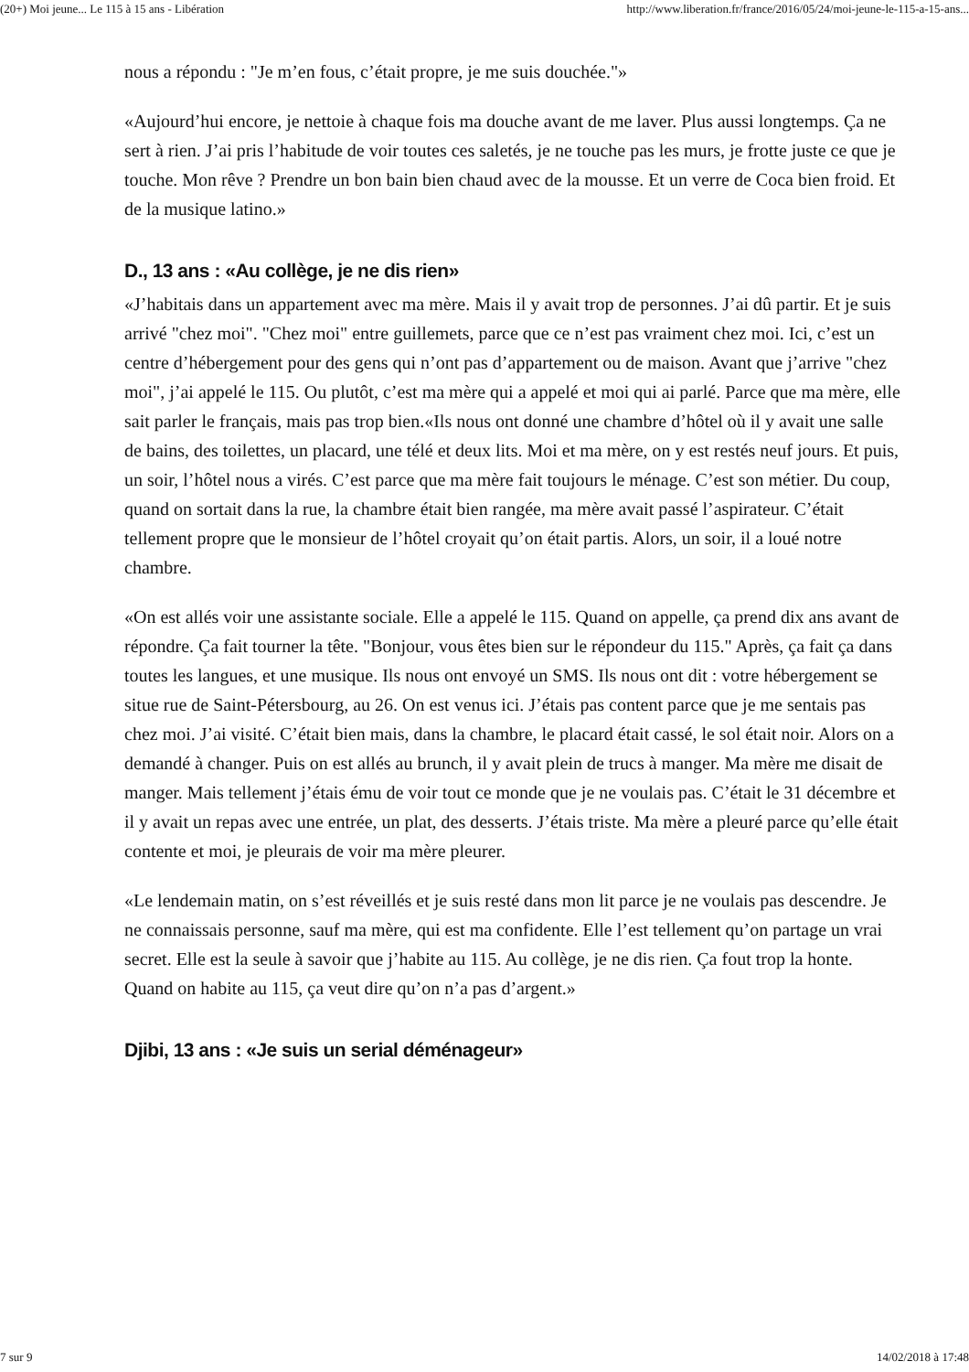(20+) Moi jeune... Le 115 à 15 ans - Libération http://www.liberation.fr/france/2016/05/24/moi-jeune-le-115-a-15-ans...
nous a répondu : "Je m’en fous, c’était propre, je me suis douchée."»
«Aujourd’hui encore, je nettoie à chaque fois ma douche avant de me laver. Plus aussi longtemps. Ça ne sert à rien. J’ai pris l’habitude de voir toutes ces saletés, je ne touche pas les murs, je frotte juste ce que je touche. Mon rêve ? Prendre un bon bain bien chaud avec de la mousse. Et un verre de Coca bien froid. Et de la musique latino.»
D., 13 ans : «Au collège, je ne dis rien»
«J’habitais dans un appartement avec ma mère. Mais il y avait trop de personnes. J’ai dû partir. Et je suis arrivé "chez moi". "Chez moi" entre guillemets, parce que ce n’est pas vraiment chez moi. Ici, c’est un centre d’hébergement pour des gens qui n’ont pas d’appartement ou de maison. Avant que j’arrive "chez moi", j’ai appelé le 115. Ou plutôt, c’est ma mère qui a appelé et moi qui ai parlé. Parce que ma mère, elle sait parler le français, mais pas trop bien.«Ils nous ont donné une chambre d’hôtel où il y avait une salle de bains, des toilettes, un placard, une télé et deux lits. Moi et ma mère, on y est restés neuf jours. Et puis, un soir, l’hôtel nous a virés. C’est parce que ma mère fait toujours le ménage. C’est son métier. Du coup, quand on sortait dans la rue, la chambre était bien rangée, ma mère avait passé l’aspirateur. C’était tellement propre que le monsieur de l’hôtel croyait qu’on était partis. Alors, un soir, il a loué notre chambre.
«On est allés voir une assistante sociale. Elle a appelé le 115. Quand on appelle, ça prend dix ans avant de répondre. Ça fait tourner la tête. "Bonjour, vous êtes bien sur le répondeur du 115." Après, ça fait ça dans toutes les langues, et une musique. Ils nous ont envoyé un SMS. Ils nous ont dit : votre hébergement se situe rue de Saint-Pétersbourg, au 26. On est venus ici. J’étais pas content parce que je me sentais pas chez moi. J’ai visité. C’était bien mais, dans la chambre, le placard était cassé, le sol était noir. Alors on a demandé à changer. Puis on est allés au brunch, il y avait plein de trucs à manger. Ma mère me disait de manger. Mais tellement j’étais ému de voir tout ce monde que je ne voulais pas. C’était le 31 décembre et il y avait un repas avec une entrée, un plat, des desserts. J’étais triste. Ma mère a pleuré parce qu’elle était contente et moi, je pleurais de voir ma mère pleurer.
«Le lendemain matin, on s’est réveillés et je suis resté dans mon lit parce je ne voulais pas descendre. Je ne connaissais personne, sauf ma mère, qui est ma confidente. Elle l’est tellement qu’on partage un vrai secret. Elle est la seule à savoir que j’habite au 115. Au collège, je ne dis rien. Ça fout trop la honte. Quand on habite au 115, ça veut dire qu’on n’a pas d’argent.»
Djibi, 13 ans : «Je suis un serial déménageur»
7 sur 9 14/02/2018 à 17:48